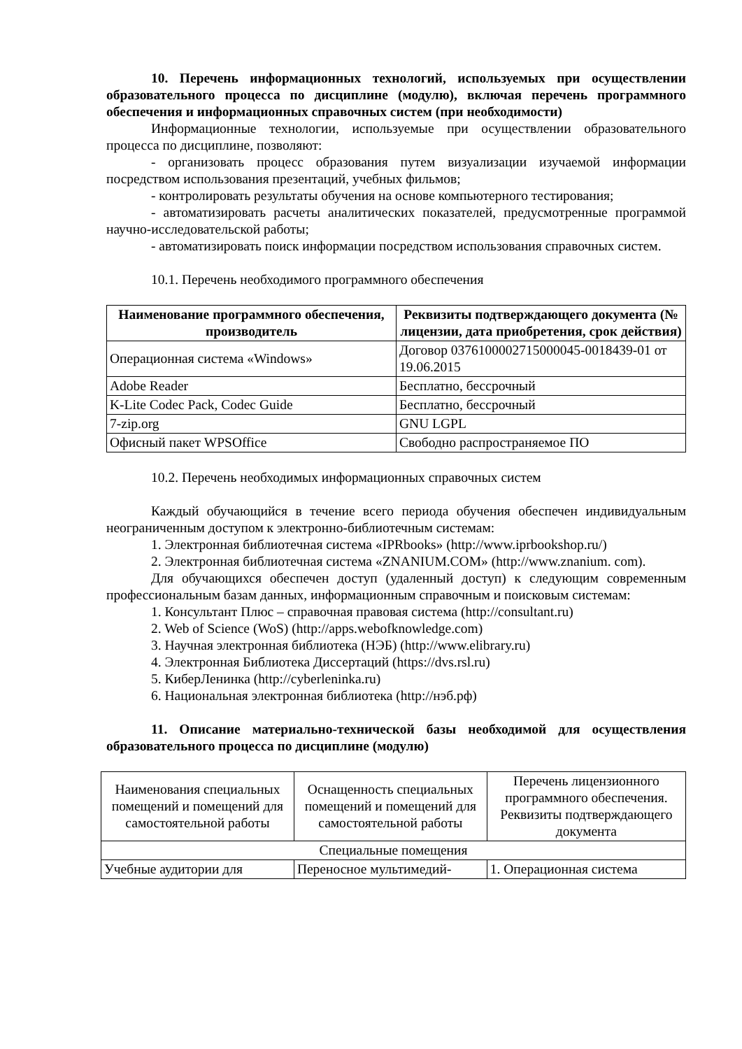10. Перечень информационных технологий, используемых при осуществлении образовательного процесса по дисциплине (модулю), включая перечень программного обеспечения и информационных справочных систем (при необходимости)
Информационные технологии, используемые при осуществлении образовательного процесса по дисциплине, позволяют:
- организовать процесс образования путем визуализации изучаемой информации посредством использования презентаций, учебных фильмов;
- контролировать результаты обучения на основе компьютерного тестирования;
- автоматизировать расчеты аналитических показателей, предусмотренные программой научно-исследовательской работы;
- автоматизировать поиск информации посредством использования справочных систем.
10.1. Перечень необходимого программного обеспечения
| Наименование программного обеспечения, производитель | Реквизиты подтверждающего документа (№ лицензии, дата приобретения, срок действия) |
| --- | --- |
| Операционная система «Windows» | Договор 0376100002715000045-0018439-01 от 19.06.2015 |
| Adobe Reader | Бесплатно, бессрочный |
| K-Lite Codec Pack, Codec Guide | Бесплатно, бессрочный |
| 7-zip.org | GNU LGPL |
| Офисный пакет WPSOffice | Свободно распространяемое ПО |
10.2. Перечень необходимых информационных справочных систем
Каждый обучающийся в течение всего периода обучения обеспечен индивидуальным неограниченным доступом к электронно-библиотечным системам:
1. Электронная библиотечная система «IPRbooks» (http://www.iprbookshop.ru/)
2. Электронная библиотечная система «ZNANIUM.COM» (http://www.znanium. com).
Для обучающихся обеспечен доступ (удаленный доступ) к следующим современным профессиональным базам данных, информационным справочным и поисковым системам:
1. Консультант Плюс – справочная правовая система (http://consultant.ru)
2. Web of Science (WoS) (http://apps.webofknowledge.com)
3. Научная электронная библиотека (НЭБ) (http://www.elibrary.ru)
4. Электронная Библиотека Диссертаций (https://dvs.rsl.ru)
5. КиберЛенинка (http://cyberleninka.ru)
6. Национальная электронная библиотека (http://нэб.рф)
11. Описание материально-технической базы необходимой для осуществления образовательного процесса по дисциплине (модулю)
| Наименования специальных помещений и помещений для самостоятельной работы | Оснащенность специальных помещений и помещений для самостоятельной работы | Перечень лицензионного программного обеспечения. Реквизиты подтверждающего документа |
| Специальные помещения | | |
| Учебные аудитории для | Переносное мультимедий- | 1. Операционная система |